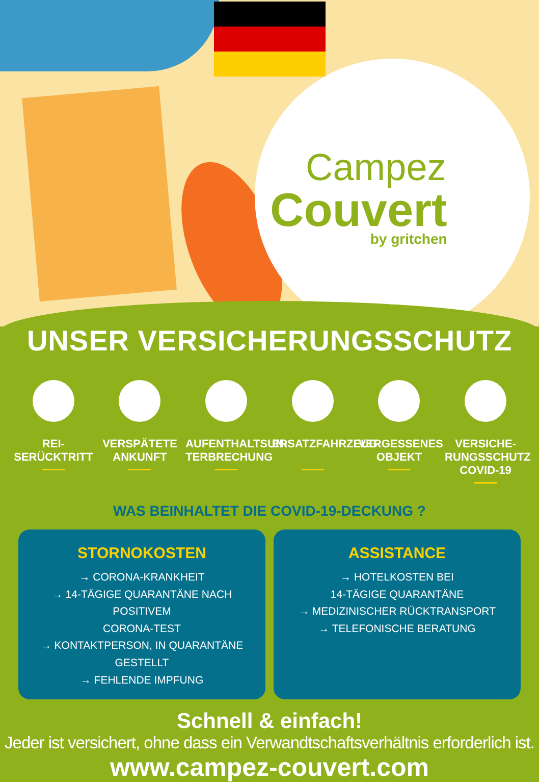Campez
Couvert
by gritchen
UNSER VERSICHERUNGSSCHUTZ
REI-
SERÜCKTRITT
VERSPÄTETE
ANKUNFT
AUFENTHALTSUN-
TERBRECHUNG
ERSATZFAHRZEUG
VERGESSENES
OBJEKT
VERSICHE-
RUNGSSCHUTZ
COVID-19
WAS BEINHALTET DIE COVID-19-DECKUNG ?
STORNOKOSTEN
→ CORONA-KRANKHEIT
→ 14-TÄGIGE QUARANTÄNE NACH POSITIVEM
CORONA-TEST
→ KONTAKTPERSON, IN QUARANTÄNE GESTELLT
→ FEHLENDE IMPFUNG
ASSISTANCE
→ HOTELKOSTEN BEI
14-TÄGIGE QUARANTÄNE
→ MEDIZINISCHER RÜCKTRANSPORT
→ TELEFONISCHE BERATUNG
Schnell & einfach!
Jeder ist versichert, ohne dass ein Verwandtschaftsverhältnis erforderlich ist.
www.campez-couvert.com